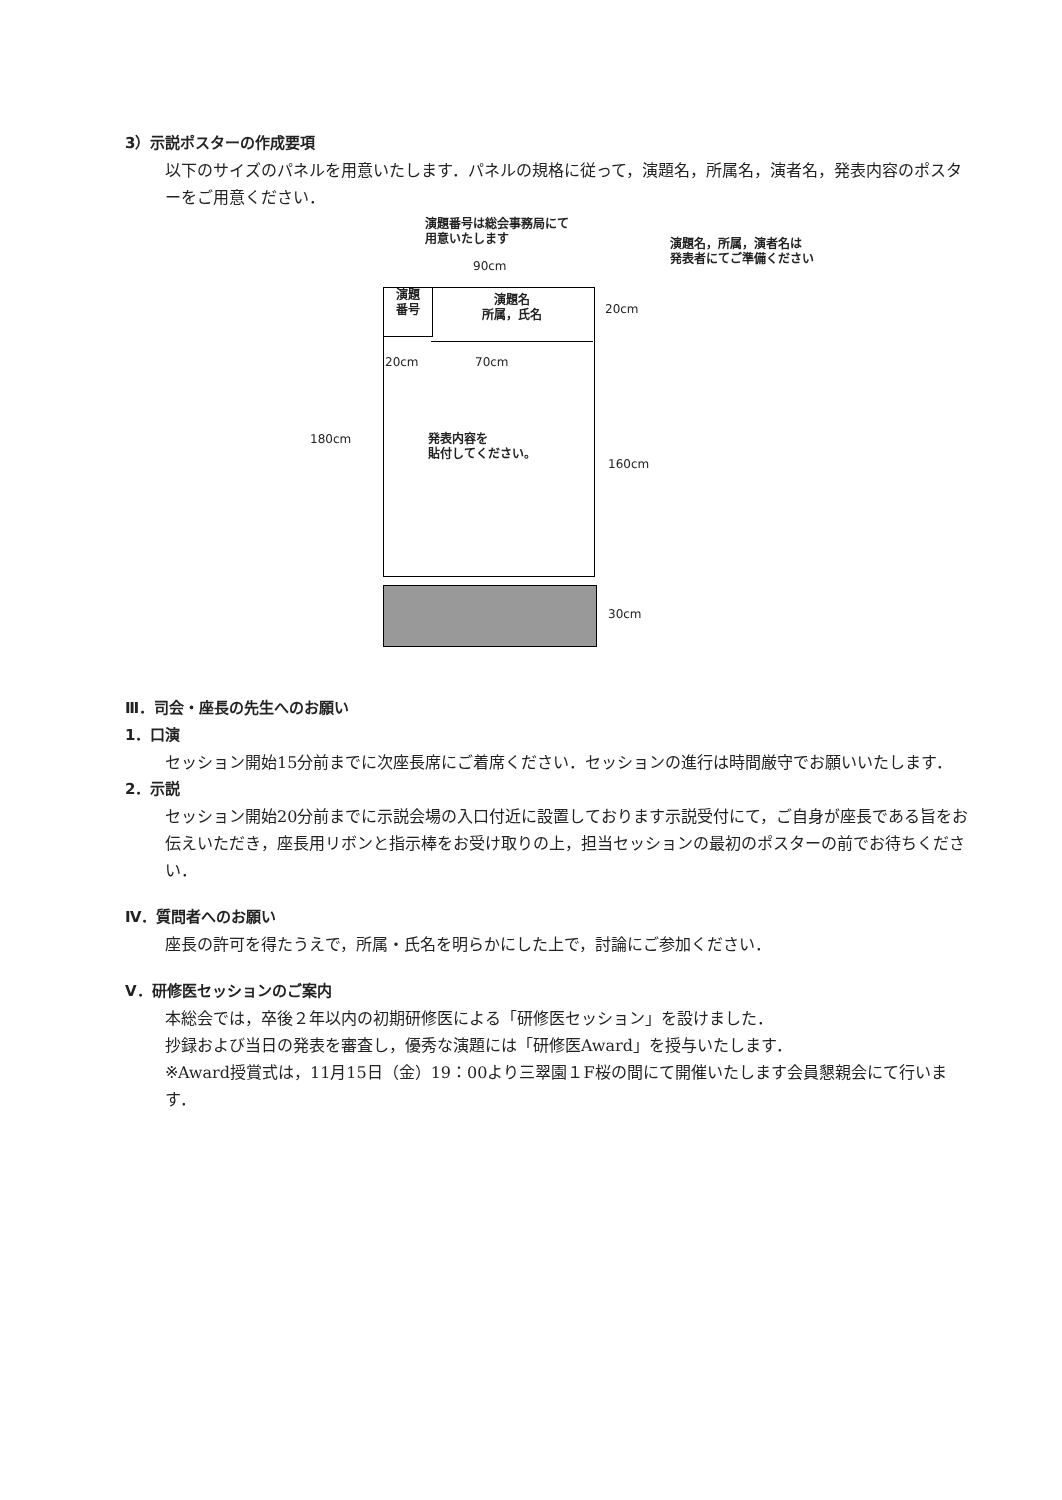3）示説ポスターの作成要項
以下のサイズのパネルを用意いたします．パネルの規格に従って，演題名，所属名，演者名，発表内容のポスターをご用意ください．
演題番号は総会事務局にて
用意いたします
演題名，所属，演者名は
発表者にてご準備ください
90cm
演題
番号
演題名
所属，氏名
20cm
20cm 70cm
180cm
発表内容を
貼付してください。
160cm
30cm
Ⅲ．司会・座長の先生へのお願い
1．口演
セッション開始15分前までに次座長席にご着席ください．セッションの進行は時間厳守でお願いいたします．
2．示説
セッション開始20分前までに示説会場の入口付近に設置しております示説受付にて，ご自身が座長である旨をお伝えいただき，座長用リボンと指示棒をお受け取りの上，担当セッションの最初のポスターの前でお待ちください．
Ⅳ．質問者へのお願い
座長の許可を得たうえで，所属・氏名を明らかにした上で，討論にご参加ください．
Ⅴ．研修医セッションのご案内
本総会では，卒後２年以内の初期研修医による「研修医セッション」を設けました．
抄録および当日の発表を審査し，優秀な演題には「研修医Award」を授与いたします．
※Award授賞式は，11月15日（金）19：00より三翠園１F桜の間にて開催いたします会員懇親会にて行います．